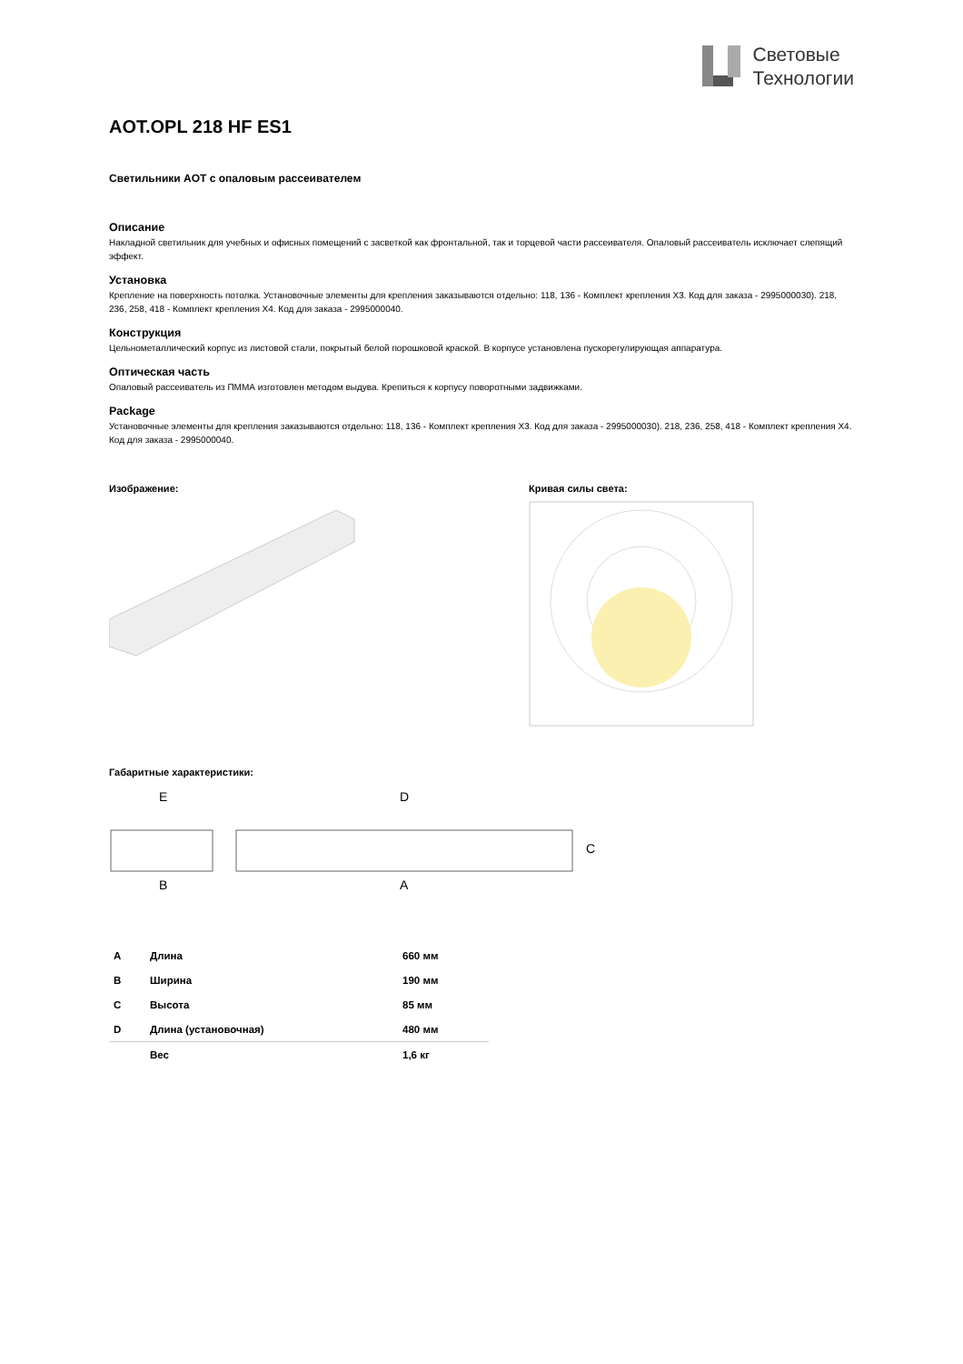Световые
Технологии
AOT.OPL 218 HF ES1
Светильники AOT с опаловым рассеивателем
Описание
Накладной светильник для учебных и офисных помещений с засветкой как фронтальной, так и торцевой части рассеивателя. Опаловый рассеиватель исключает слепящий эффект.
Установка
Крепление на поверхность потолка. Установочные элементы для крепления заказываются отдельно: 118, 136 - Комплект крепления X3. Код для заказа - 2995000030). 218, 236, 258, 418 - Комплект крепления X4. Код для заказа - 2995000040.
Конструкция
Цельнометаллический корпус из листовой стали, покрытый белой порошковой краской. В корпусе установлена пускорегулирующая аппаратура.
Оптическая часть
Опаловый рассеиватель из ПММА изготовлен методом выдува. Крепиться к корпусу поворотными задвижками.
Package
Установочные элементы для крепления заказываются отдельно: 118, 136 - Комплект крепления X3. Код для заказа - 2995000030). 218, 236, 258, 418 - Комплект крепления X4. Код для заказа - 2995000040.
Изображение: Кривая силы света:
Габаритные характеристики:
E
D
B
A
C
| A | Длина | 660 мм |
| B | Ширина | 190 мм |
| C | Высота | 85 мм |
| D | Длина (установочная) | 480 мм |
| | Вес | 1,6 кг |